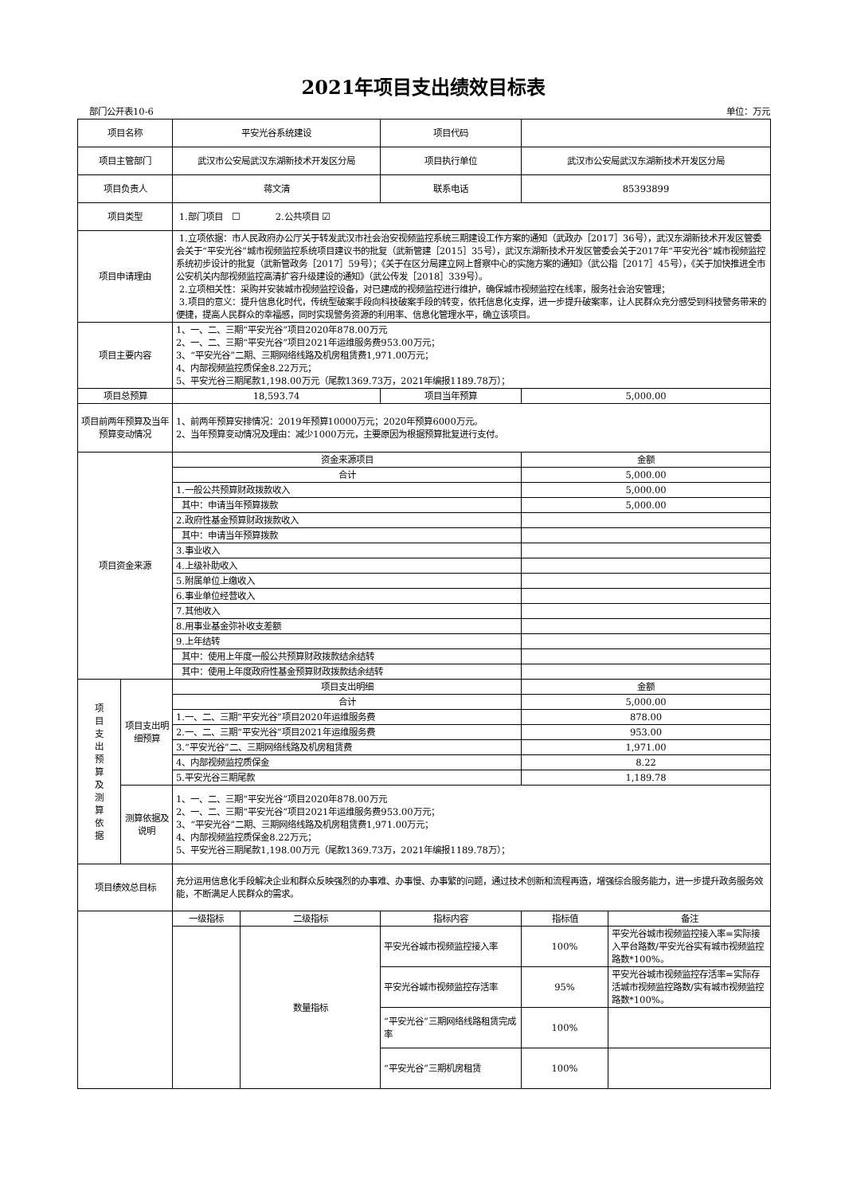2021年项目支出绩效目标表
部门公开表10-6 单位：万元
| 项目名称 | | 平安光谷系统建设 | | 项目代码 | | |
| 项目主管部门 | | 武汉市公安局武汉东湖新技术开发区分局 | | 项目执行单位 | 武汉市公安局武汉东湖新技术开发区分局 | |
| 项目负责人 | | 蒋文清 | | 联系电话 | 85393899 | |
| 项目类型 | | 1.部门项目 ☐ 2.公共项目 ☑ | | | | |
| 项目申请理由 | | 1.立项依据：市人民政府办公厅关于转发武汉市社会治安视频监控系统三期建设工作方案的通知（武政办［2017］36号），武汉东湖新技术开发区管委会关于“平安光谷”城市视频监控系统项目建议书的批复（武新管建［2015］35号），武汉东湖新技术开发区管委会关于2017年“平安光谷”城市视频监控系统初步设计的批复（武新管政务［2017］59号）；《关于在区分局建立网上督察中心的实施方案的通知》（武公指［2017］45号），《关于加快推进全市公安机关内部视频监控高清扩容升级建设的通知》（武公传发［2018］339号）。 2.立项相关性：采购并安装城市视频监控设备，对已建成的视频监控进行维护，确保城市视频监控在线率，服务社会治安管理； 3.项目的意义：提升信息化时代，传统型破案手段向科技破案手段的转变，依托信息化支撑，进一步提升破案率，让人民群众充分感受到科技警务带来的便捷，提高人民群众的幸福感，同时实现警务资源的利用率、信息化管理水平，确立该项目。 | | | | |
| 项目主要内容 | | 1、一、二、三期“平安光谷”项目2020年878.00万元 2、一、二、三期“平安光谷”项目2021年运维服务费953.00万元； 3、“平安光谷”二期、三期网络线路及机房租赁费1,971.00万元； 4、内部视频监控质保金8.22万元； 5、平安光谷三期尾款1,198.00万元（尾款1369.73万，2021年编报1189.78万）； | | | | |
| 项目总预算 | | 18,593.74 | | 项目当年预算 | 5,000.00 | |
| 项目前两年预算及当年预算变动情况 | | 1、前两年预算安排情况：2019年预算10000万元；2020年预算6000万元。 2、当年预算变动情况及理由：减少1000万元，主要原因为根据预算批复进行支付。 | | | | |
| 项目资金来源 | | 资金来源项目 | | | 金额 | |
| | | 合计 | | | 5,000.00 | |
| | | 1.一般公共预算财政拨款收入 | | | 5,000.00 | |
| | | 其中：申请当年预算拨款 | | | 5,000.00 | |
| | | 2.政府性基金预算财政拨款收入 | | | | |
| | | 其中：申请当年预算拨款 | | | | |
| | | 3.事业收入 | | | | |
| | | 4.上级补助收入 | | | | |
| | | 5.附属单位上缴收入 | | | | |
| | | 6.事业单位经营收入 | | | | |
| | | 7.其他收入 | | | | |
| | | 8.用事业基金弥补收支差额 | | | | |
| | | 9.上年结转 | | | | |
| | | 其中：使用上年度一般公共预算财政拨款结余结转 | | | | |
| | | 其中：使用上年度政府性基金预算财政拨款结余结转 | | | | |
| 项 目 支 出 预 算 及 测 算 依 据 | 项目支出明细预算 | 项目支出明细 | | | 金额 | |
| | | 合计 | | | 5,000.00 | |
| | | 1.一、二、三期“平安光谷”项目2020年运维服务费 | | | 878.00 | |
| | | 2.一、二、三期“平安光谷”项目2021年运维服务费 | | | 953.00 | |
| | | 3.“平安光谷”二、三期网络线路及机房租赁费 | | | 1,971.00 | |
| | | 4、内部视频监控质保金 | | | 8.22 | |
| | | 5.平安光谷三期尾款 | | | 1,189.78 | |
| | 测算依据及说明 | 1、一、二、三期“平安光谷”项目2020年878.00万元 2、一、二、三期“平安光谷”项目2021年运维服务费953.00万元； 3、“平安光谷”二期、三期网络线路及机房租赁费1,971.00万元； 4、内部视频监控质保金8.22万元； 5、平安光谷三期尾款1,198.00万元（尾款1369.73万，2021年编报1189.78万）； | | | | |
| 项目绩效总目标 | | 充分运用信息化手段解决企业和群众反映强烈的办事难、办事慢、办事繁的问题，通过技术创新和流程再造，增强综合服务能力，进一步提升政务服务效能，不断满足人民群众的需求。 | | | | |
| | | 一级指标 | 二级指标 | 指标内容 | 指标值 | 备注 |
| | | | 数量指标 | 平安光谷城市视频监控接入率 | 100% | 平安光谷城市视频监控接入率=实际接入平台路数/平安光谷实有城市视频监控路数*100%。 |
| | | | | 平安光谷城市视频监控存活率 | 95% | 平安光谷城市视频监控存活率=实际存活城市视频监控路数/实有城市视频监控路数*100%。 |
| | | | | “平安光谷”三期网络线路租赁完成率 | 100% | |
| | | | | “平安光谷”三期机房租赁 | 100% | |